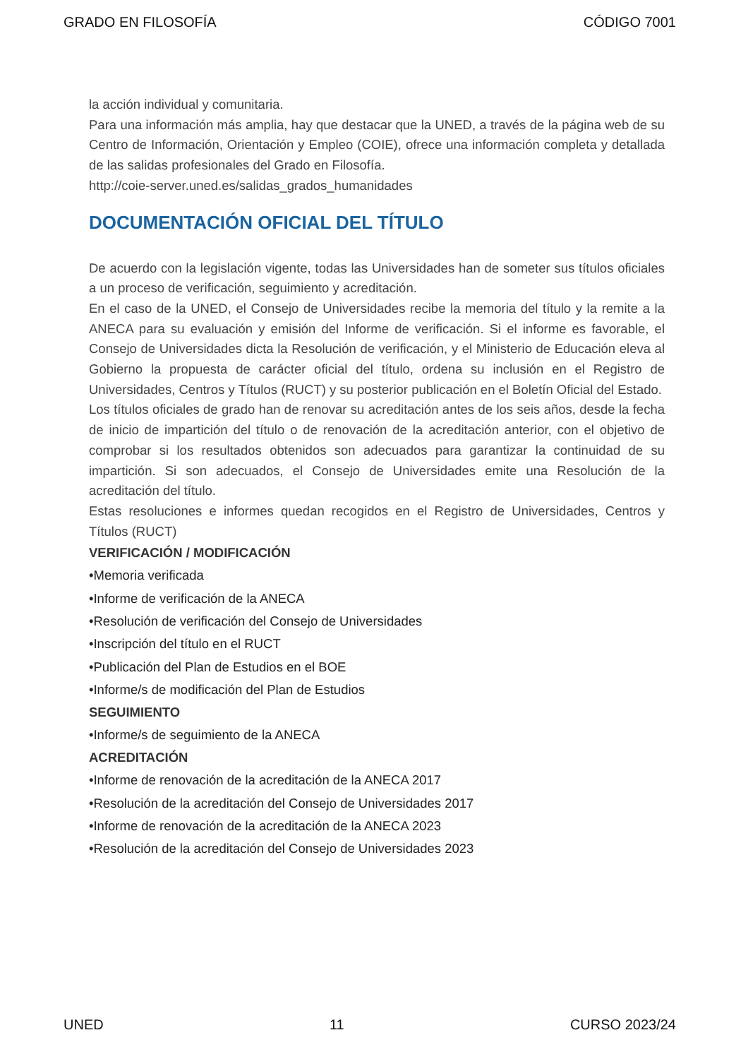GRADO EN FILOSOFÍA CÓDIGO 7001
la acción individual y comunitaria.
Para una información más amplia, hay que destacar que la UNED, a través de la página web de su Centro de Información, Orientación y Empleo (COIE), ofrece una información completa y detallada de las salidas profesionales del Grado en Filosofía.
http://coie-server.uned.es/salidas_grados_humanidades
DOCUMENTACIÓN OFICIAL DEL TÍTULO
De acuerdo con la legislación vigente, todas las Universidades han de someter sus títulos oficiales a un proceso de verificación, seguimiento y acreditación.
En el caso de la UNED, el Consejo de Universidades recibe la memoria del título y la remite a la ANECA para su evaluación y emisión del Informe de verificación. Si el informe es favorable, el Consejo de Universidades dicta la Resolución de verificación, y el Ministerio de Educación eleva al Gobierno la propuesta de carácter oficial del título, ordena su inclusión en el Registro de Universidades, Centros y Títulos (RUCT) y su posterior publicación en el Boletín Oficial del Estado.
Los títulos oficiales de grado han de renovar su acreditación antes de los seis años, desde la fecha de inicio de impartición del título o de renovación de la acreditación anterior, con el objetivo de comprobar si los resultados obtenidos son adecuados para garantizar la continuidad de su impartición. Si son adecuados, el Consejo de Universidades emite una Resolución de la acreditación del título.
Estas resoluciones e informes quedan recogidos en el Registro de Universidades, Centros y Títulos (RUCT)
VERIFICACIÓN / MODIFICACIÓN
•Memoria verificada
•Informe de verificación de la ANECA
•Resolución de verificación del Consejo de Universidades
•Inscripción del título en el RUCT
•Publicación del Plan de Estudios en el BOE
•Informe/s de modificación del Plan de Estudios
SEGUIMIENTO
•Informe/s de seguimiento de la ANECA
ACREDITACIÓN
•Informe de renovación de la acreditación de la ANECA 2017
•Resolución de la acreditación del Consejo de Universidades 2017
•Informe de renovación de la acreditación de la ANECA 2023
•Resolución de la acreditación del Consejo de Universidades 2023
UNED 11 CURSO 2023/24